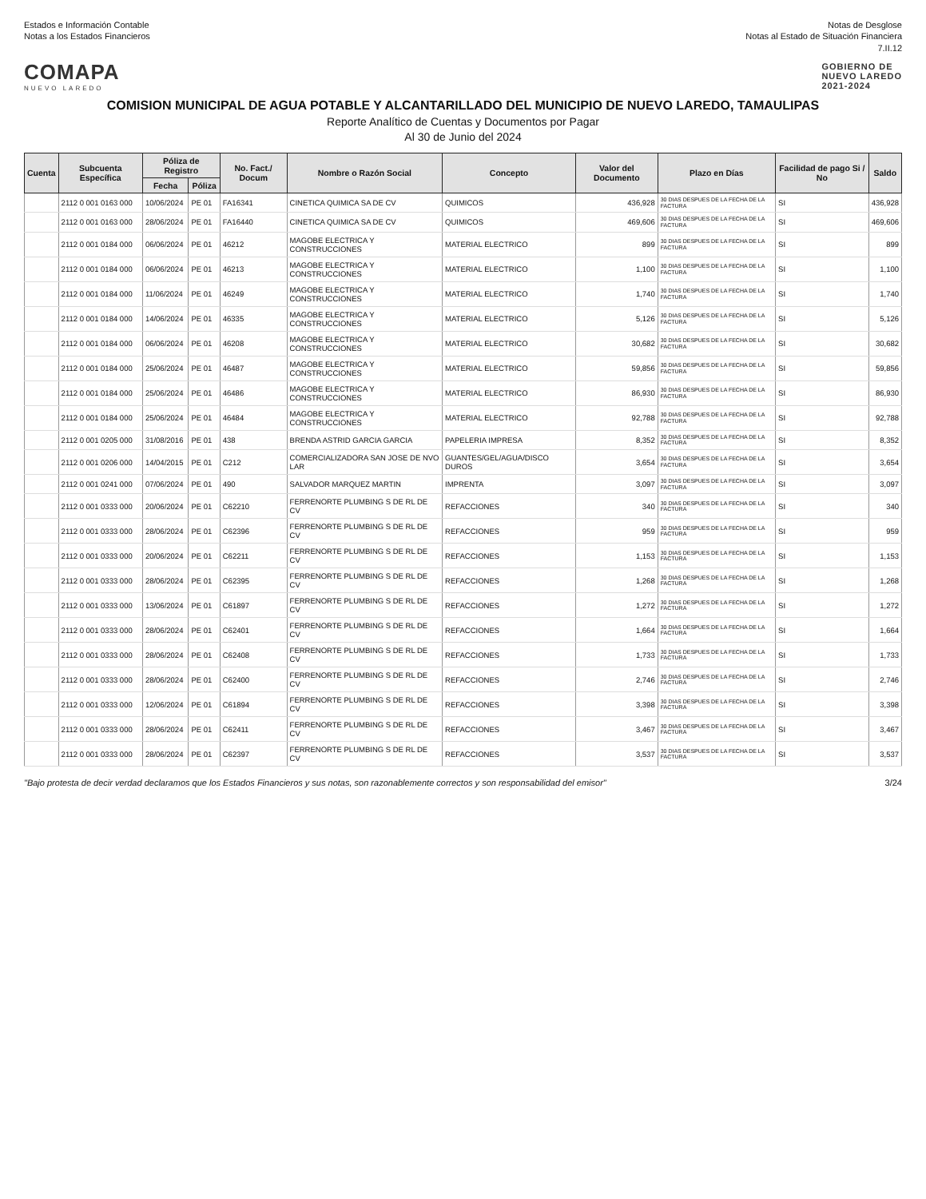Estados e Información Contable
Notas a los Estados Financieros
Notas de Desglose
Notas al Estado de Situación Financiera
7.II.12
COMAPA
NUEVO LAREDO
GOBIERNO DE
NUEVO LAREDO
2021-2024
COMISION MUNICIPAL DE AGUA POTABLE Y ALCANTARILLADO DEL MUNICIPIO DE NUEVO LAREDO, TAMAULIPAS
Reporte Analítico de Cuentas y Documentos por Pagar
Al 30 de Junio del 2024
| Cuenta | Subcuenta Específica | Póliza de Registro | | No. Fact./ Docum | Nombre o Razón Social | Concepto | Valor del Documento | Plazo en Días | Facilidad de pago Si / No | Saldo |
| --- | --- | --- | --- | --- | --- | --- | --- | --- | --- | --- |
| | | Fecha | Póliza | | | | | | | |
| | 2112 0 001 0163 000 | 10/06/2024 | PE 01 | FA16341 | CINETICA QUIMICA SA DE CV | QUIMICOS | 436,928 | 30 DIAS DESPUES DE LA FECHA DE LA FACTURA | SI | 436,928 |
| | 2112 0 001 0163 000 | 28/06/2024 | PE 01 | FA16440 | CINETICA QUIMICA SA DE CV | QUIMICOS | 469,606 | 30 DIAS DESPUES DE LA FECHA DE LA FACTURA | SI | 469,606 |
| | 2112 0 001 0184 000 | 06/06/2024 | PE 01 | 46212 | MAGOBE ELECTRICA Y CONSTRUCCIONES | MATERIAL ELECTRICO | 899 | 30 DIAS DESPUES DE LA FECHA DE LA FACTURA | SI | 899 |
| | 2112 0 001 0184 000 | 06/06/2024 | PE 01 | 46213 | MAGOBE ELECTRICA Y CONSTRUCCIONES | MATERIAL ELECTRICO | 1,100 | 30 DIAS DESPUES DE LA FECHA DE LA FACTURA | SI | 1,100 |
| | 2112 0 001 0184 000 | 11/06/2024 | PE 01 | 46249 | MAGOBE ELECTRICA Y CONSTRUCCIONES | MATERIAL ELECTRICO | 1,740 | 30 DIAS DESPUES DE LA FECHA DE LA FACTURA | SI | 1,740 |
| | 2112 0 001 0184 000 | 14/06/2024 | PE 01 | 46335 | MAGOBE ELECTRICA Y CONSTRUCCIONES | MATERIAL ELECTRICO | 5,126 | 30 DIAS DESPUES DE LA FECHA DE LA FACTURA | SI | 5,126 |
| | 2112 0 001 0184 000 | 06/06/2024 | PE 01 | 46208 | MAGOBE ELECTRICA Y CONSTRUCCIONES | MATERIAL ELECTRICO | 30,682 | 30 DIAS DESPUES DE LA FECHA DE LA FACTURA | SI | 30,682 |
| | 2112 0 001 0184 000 | 25/06/2024 | PE 01 | 46487 | MAGOBE ELECTRICA Y CONSTRUCCIONES | MATERIAL ELECTRICO | 59,856 | 30 DIAS DESPUES DE LA FECHA DE LA FACTURA | SI | 59,856 |
| | 2112 0 001 0184 000 | 25/06/2024 | PE 01 | 46486 | MAGOBE ELECTRICA Y CONSTRUCCIONES | MATERIAL ELECTRICO | 86,930 | 30 DIAS DESPUES DE LA FECHA DE LA FACTURA | SI | 86,930 |
| | 2112 0 001 0184 000 | 25/06/2024 | PE 01 | 46484 | MAGOBE ELECTRICA Y CONSTRUCCIONES | MATERIAL ELECTRICO | 92,788 | 30 DIAS DESPUES DE LA FECHA DE LA FACTURA | SI | 92,788 |
| | 2112 0 001 0205 000 | 31/08/2016 | PE 01 | 438 | BRENDA ASTRID GARCIA GARCIA | PAPELERIA IMPRESA | 8,352 | 30 DIAS DESPUES DE LA FECHA DE LA FACTURA | SI | 8,352 |
| | 2112 0 001 0206 000 | 14/04/2015 | PE 01 | C212 | COMERCIALIZADORA SAN JOSE DE NVO LAR | GUANTES/GEL/AGUA/DISCO DUROS | 3,654 | 30 DIAS DESPUES DE LA FECHA DE LA FACTURA | SI | 3,654 |
| | 2112 0 001 0241 000 | 07/06/2024 | PE 01 | 490 | SALVADOR MARQUEZ MARTIN | IMPRENTA | 3,097 | 30 DIAS DESPUES DE LA FECHA DE LA FACTURA | SI | 3,097 |
| | 2112 0 001 0333 000 | 20/06/2024 | PE 01 | C62210 | FERRENORTE PLUMBING S DE RL DE CV | REFACCIONES | 340 | 30 DIAS DESPUES DE LA FECHA DE LA FACTURA | SI | 340 |
| | 2112 0 001 0333 000 | 28/06/2024 | PE 01 | C62396 | FERRENORTE PLUMBING S DE RL DE CV | REFACCIONES | 959 | 30 DIAS DESPUES DE LA FECHA DE LA FACTURA | SI | 959 |
| | 2112 0 001 0333 000 | 20/06/2024 | PE 01 | C62211 | FERRENORTE PLUMBING S DE RL DE CV | REFACCIONES | 1,153 | 30 DIAS DESPUES DE LA FECHA DE LA FACTURA | SI | 1,153 |
| | 2112 0 001 0333 000 | 28/06/2024 | PE 01 | C62395 | FERRENORTE PLUMBING S DE RL DE CV | REFACCIONES | 1,268 | 30 DIAS DESPUES DE LA FECHA DE LA FACTURA | SI | 1,268 |
| | 2112 0 001 0333 000 | 13/06/2024 | PE 01 | C61897 | FERRENORTE PLUMBING S DE RL DE CV | REFACCIONES | 1,272 | 30 DIAS DESPUES DE LA FECHA DE LA FACTURA | SI | 1,272 |
| | 2112 0 001 0333 000 | 28/06/2024 | PE 01 | C62401 | FERRENORTE PLUMBING S DE RL DE CV | REFACCIONES | 1,664 | 30 DIAS DESPUES DE LA FECHA DE LA FACTURA | SI | 1,664 |
| | 2112 0 001 0333 000 | 28/06/2024 | PE 01 | C62408 | FERRENORTE PLUMBING S DE RL DE CV | REFACCIONES | 1,733 | 30 DIAS DESPUES DE LA FECHA DE LA FACTURA | SI | 1,733 |
| | 2112 0 001 0333 000 | 28/06/2024 | PE 01 | C62400 | FERRENORTE PLUMBING S DE RL DE CV | REFACCIONES | 2,746 | 30 DIAS DESPUES DE LA FECHA DE LA FACTURA | SI | 2,746 |
| | 2112 0 001 0333 000 | 12/06/2024 | PE 01 | C61894 | FERRENORTE PLUMBING S DE RL DE CV | REFACCIONES | 3,398 | 30 DIAS DESPUES DE LA FECHA DE LA FACTURA | SI | 3,398 |
| | 2112 0 001 0333 000 | 28/06/2024 | PE 01 | C62411 | FERRENORTE PLUMBING S DE RL DE CV | REFACCIONES | 3,467 | 30 DIAS DESPUES DE LA FECHA DE LA FACTURA | SI | 3,467 |
| | 2112 0 001 0333 000 | 28/06/2024 | PE 01 | C62397 | FERRENORTE PLUMBING S DE RL DE CV | REFACCIONES | 3,537 | 30 DIAS DESPUES DE LA FECHA DE LA FACTURA | SI | 3,537 |
"Bajo protesta de decir verdad declaramos que los Estados Financieros y sus notas, son razonablemente correctos y son responsabilidad del emisor"
3/24